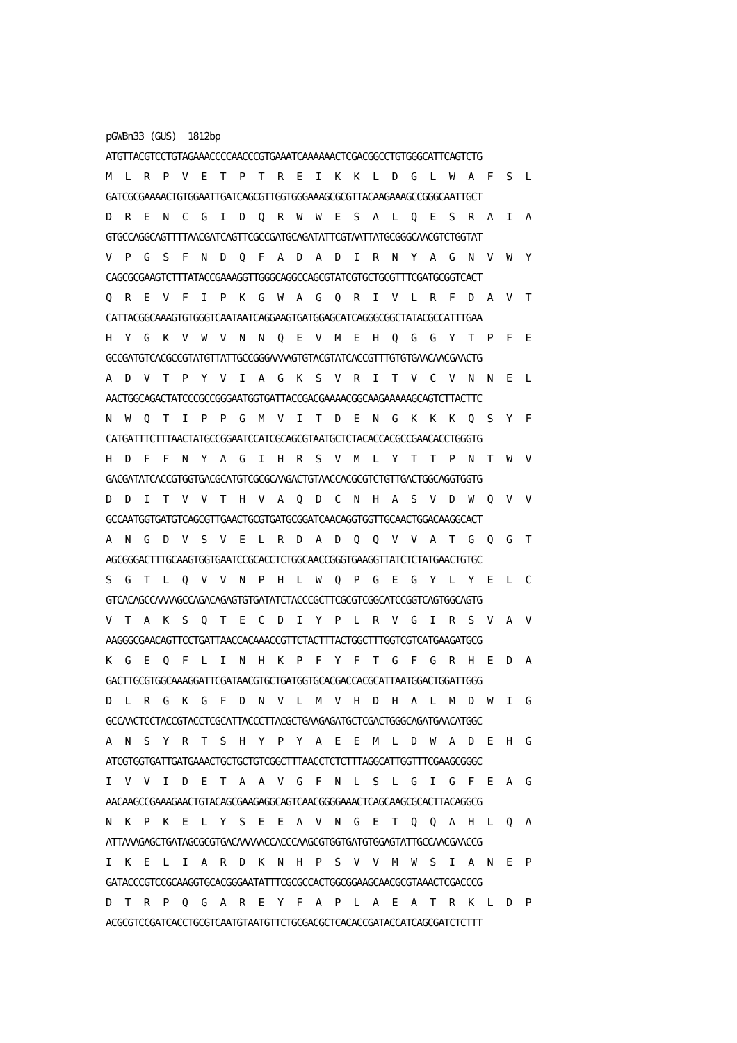pGWBn33 (GUS) 1812bp
ATGTTACGTCCTGTAGAAACCCCAACCCGTGAAATCAAAAAACTCGACGGCCTGTGGGCATTCAGTCTG
M L R P V E T P T R E I K K L D G L W A F S L
GATCGCGAAAACTGTGGAATTGATCAGCGTTGGTGGGAAAGCGCGTTACAAGAAAGCCGGGCAATTGCT
D R E N C G I D Q R W W E S A L Q E S R A I A
GTGCCAGGCAGTTTTAACGATCAGTTCGCCGATGCAGATATTCGTAATTATGCGGGCAACGTCTGGTAT
V P G S F N D Q F A D A D I R N Y A G N V W Y
CAGCGCGAAGTCTTTATACCGAAAGGTTGGGCAGGCCAGCGTATCGTGCTGCGTTTCGATGCGGTCACT
Q R E V F I P K G W A G Q R I V L R F D A V T
CATTACGGCAAAGTGTGGGTCAATAATCAGGAAGTGATGGAGCATCAGGGCGGCTATACGCCATTTGAA
H Y G K V W V N N Q E V M E H Q G G Y T P F E
GCCGATGTCACGCCGTATGTTATTGCCGGGAAAAGTGTACGTATCACCGTTTGTGTGAACAACGAACTG
A D V T P Y V I A G K S V R I T V C V N N E L
AACTGGCAGACTATCCCGCCGGGAATGGTGATTACCGACGAAAACGGCAAGAAAAAGCAGTCTTACTTC
N W Q T I P P G M V I T D E N G K K K Q S Y F
CATGATTTCTTTAACTATGCCGGAATCCATCGCAGCGTAATGCTCTACACCACGCCGAACACCTGGGTG
H D F F N Y A G I H R S V M L Y T T P N T W V
GACGATATCACCGTGGTGACGCATGTCGCGCAAGACTGTAACCACGCGTCTGTTGACTGGCAGGTGGTG
D D I T V V T H V A Q D C N H A S V D W Q V V
GCCAATGGTGATGTCAGCGTTGAACTGCGTGATGCGGATCAACAGGTGGTTGCAACTGGACAAGGCACT
A N G D V S V E L R D A D Q Q V V A T G Q G T
AGCGGGACTTTGCAAGTGGTGAATCCGCACCTCTGGCAACCGGGTGAAGGTTATCTCTATGAACTGTGC
S G T L Q V V N P H L W Q P G E G Y L Y E L C
GTCACAGCCAAAAGCCAGACAGAGTGTGATATCTACCCGCTTCGCGTCGGCATCCGGTCAGTGGCAGTG
V T A K S Q T E C D I Y P L R V G I R S V A V
AAGGGCGAACAGTTCCTGATTAACCACAAACCGTTCTACTTTACTGGCTTTGGTCGTCATGAAGATGCG
K G E Q F L I N H K P F Y F T G F G R H E D A
GACTTGCGTGGCAAAGGATTCGATAACGTGCTGATGGTGCACGACCACGCATTAATGGACTGGATTGGG
D L R G K G F D N V L M V H D H A L M D W I G
GCCAACTCCTACCGTACCTCGCATTACCCTTACGCTGAAGAGATGCTCGACTGGGCAGATGAACATGGC
A N S Y R T S H Y P Y A E E M L D W A D E H G
ATCGTGGTGATTGATGAAACTGCTGCTGTCGGCTTTAACCTCTCTTTAGGCATTGGTTTCGAAGCGGGC
I V V I D E T A A V G F N L S L G I G F E A G
AACAAGCCGAAAGAACTGTACAGCGAAGAGGCAGTCAACGGGGAAACTCAGCAAGCGCACTTACAGGCG
N K P K E L Y S E E A V N G E T Q Q A H L Q A
ATTAAAGAGCTGATAGCGCGTGACAAAAACCACCCAAGCGTGGTGATGTGGAGTATTGCCAACGAACCG
I K E L I A R D K N H P S V V M W S I A N E P
GATACCCGTCCGCAAGGTGCACGGGAATATTTCGCGCCACTGGCGGAAGCAACGCGTAAACTCGACCCG
D T R P Q G A R E Y F A P L A E A T R K L D P
ACGCGTCCGATCACCTGCGTCAATGTAATGTTCTGCGACGCTCACACCGATACCATCAGCGATCTCTTT